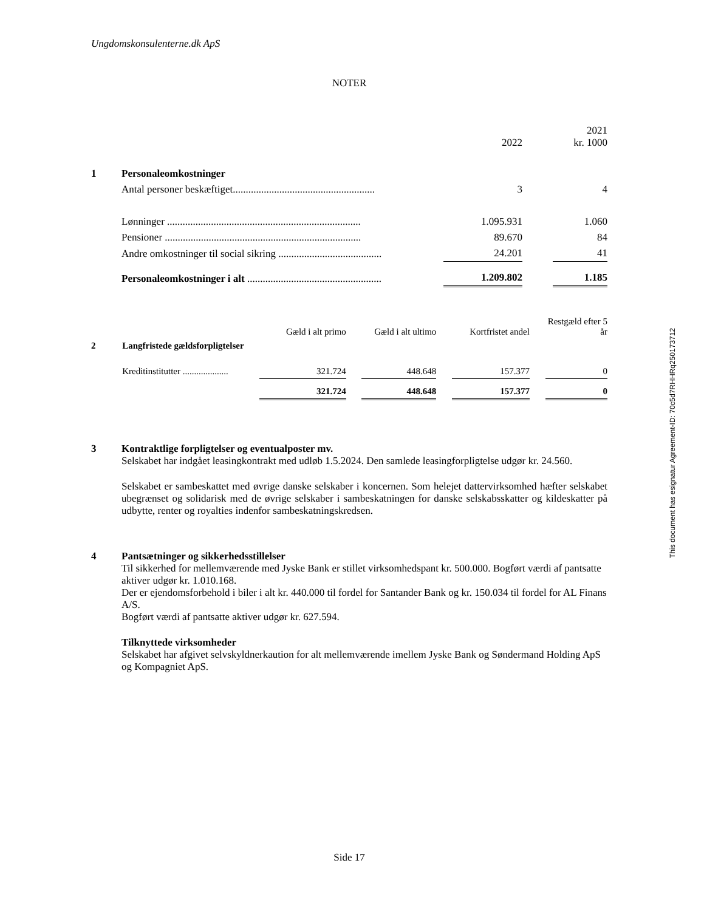Ungdomskonsulenterne.dk ApS
NOTER
| | | | 2022 | | 2021 kr. 1000 |
| --- | --- | --- | --- | --- | --- |
| 1 | Personaleomkostninger | | | | |
| | Antal personer beskæftiget....................................................... | | 3 | | 4 |
| | Lønninger ........................................................................... | | 1.095.931 | | 1.060 |
| | Pensioner ............................................................................ | | 89.670 | | 84 |
| | Andre omkostninger til social sikring ........................................ | | 24.201 | | 41 |
| | Personaleomkostninger i alt .................................................... | | 1.209.802 | | 1.185 |
| | | Gæld i alt primo | | Gæld i alt ultimo | | Kortfristet andel | | Restgæld efter 5 år |
| 2 | Langfristede gældsforpligtelser | | | | | | | |
| | Kreditinstitutter .................... | 321.724 | | 448.648 | | 157.377 | | 0 |
| | | 321.724 | | 448.648 | | 157.377 | | 0 |
3 Kontraktlige forpligtelser og eventualposter mv.
Selskabet har indgået leasingkontrakt med udløb 1.5.2024. Den samlede leasingforpligtelse udgør kr. 24.560.
Selskabet er sambeskattet med øvrige danske selskaber i koncernen. Som helejet dattervirksomhed hæfter selskabet ubegrænset og solidarisk med de øvrige selskaber i sambeskatningen for danske selskabsskatter og kildeskatter på udbytte, renter og royalties indenfor sambeskatningskredsen.
4 Pantsætninger og sikkerhedsstillelser
Til sikkerhed for mellemværende med Jyske Bank er stillet virksomhedspant kr. 500.000. Bogført værdi af pantsatte aktiver udgør kr. 1.010.168.
Der er ejendomsforbehold i biler i alt kr. 440.000 til fordel for Santander Bank og kr. 150.034 til fordel for AL Finans A/S.
Bogført værdi af pantsatte aktiver udgør kr. 627.594.
Tilknyttede virksomheder
Selskabet har afgivet selvskyldnerkaution for alt mellemværende imellem Jyske Bank og Søndermand Holding ApS og Kompagniet ApS.
This document has esignatur Agreement-ID: 70c5d7RHHRq250173712
Side 17